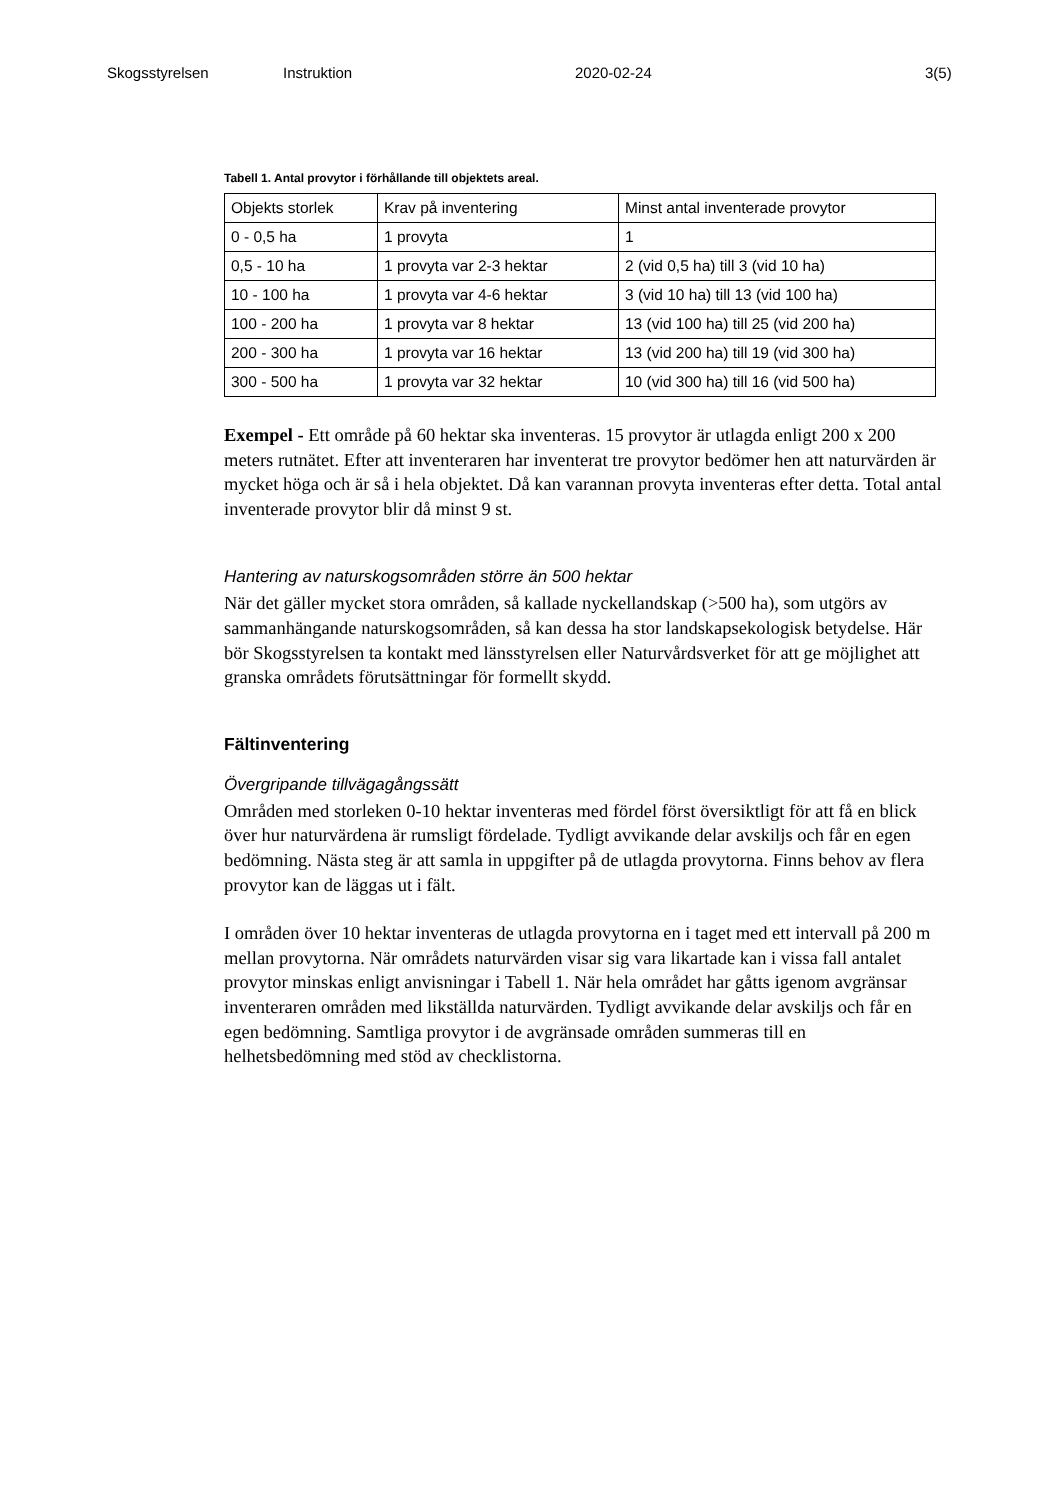Skogsstyrelsen Instruktion 2020-02-24 3(5)
Tabell 1. Antal provytor i förhållande till objektets areal.
| Objekts storlek | Krav på inventering | Minst antal inventerade provytor |
| 0 - 0,5 ha | 1 provyta | 1 |
| 0,5 - 10 ha | 1 provyta var 2-3 hektar | 2 (vid 0,5 ha) till 3 (vid 10 ha) |
| 10 - 100 ha | 1 provyta var 4-6 hektar | 3 (vid 10 ha) till 13 (vid 100 ha) |
| 100 - 200 ha | 1 provyta var 8 hektar | 13 (vid 100 ha) till 25 (vid 200 ha) |
| 200 - 300 ha | 1 provyta var 16 hektar | 13 (vid 200 ha) till 19 (vid 300 ha) |
| 300 - 500 ha | 1 provyta var 32 hektar | 10 (vid 300 ha) till 16 (vid 500 ha) |
Exempel - Ett område på 60 hektar ska inventeras. 15 provytor är utlagda enligt 200 x 200 meters rutnätet. Efter att inventeraren har inventerat tre provytor bedömer hen att naturvärden är mycket höga och är så i hela objektet. Då kan varannan provyta inventeras efter detta. Total antal inventerade provytor blir då minst 9 st.
Hantering av naturskogsområden större än 500 hektar
När det gäller mycket stora områden, så kallade nyckellandskap (>500 ha), som utgörs av sammanhängande naturskogsområden, så kan dessa ha stor landskapsekologisk betydelse. Här bör Skogsstyrelsen ta kontakt med länsstyrelsen eller Naturvårdsverket för att ge möjlighet att granska områdets förutsättningar för formellt skydd.
Fältinventering
Övergripande tillvägagångssätt
Områden med storleken 0-10 hektar inventeras med fördel först översiktligt för att få en blick över hur naturvärdena är rumsligt fördelade. Tydligt avvikande delar avskiljs och får en egen bedömning. Nästa steg är att samla in uppgifter på de utlagda provytorna. Finns behov av flera provytor kan de läggas ut i fält.
I områden över 10 hektar inventeras de utlagda provytorna en i taget med ett intervall på 200 m mellan provytorna. När områdets naturvärden visar sig vara likartade kan i vissa fall antalet provytor minskas enligt anvisningar i Tabell 1. När hela området har gåtts igenom avgränsar inventeraren områden med likställda naturvärden. Tydligt avvikande delar avskiljs och får en egen bedömning. Samtliga provytor i de avgränsade områden summeras till en helhetsbedömning med stöd av checklistorna.